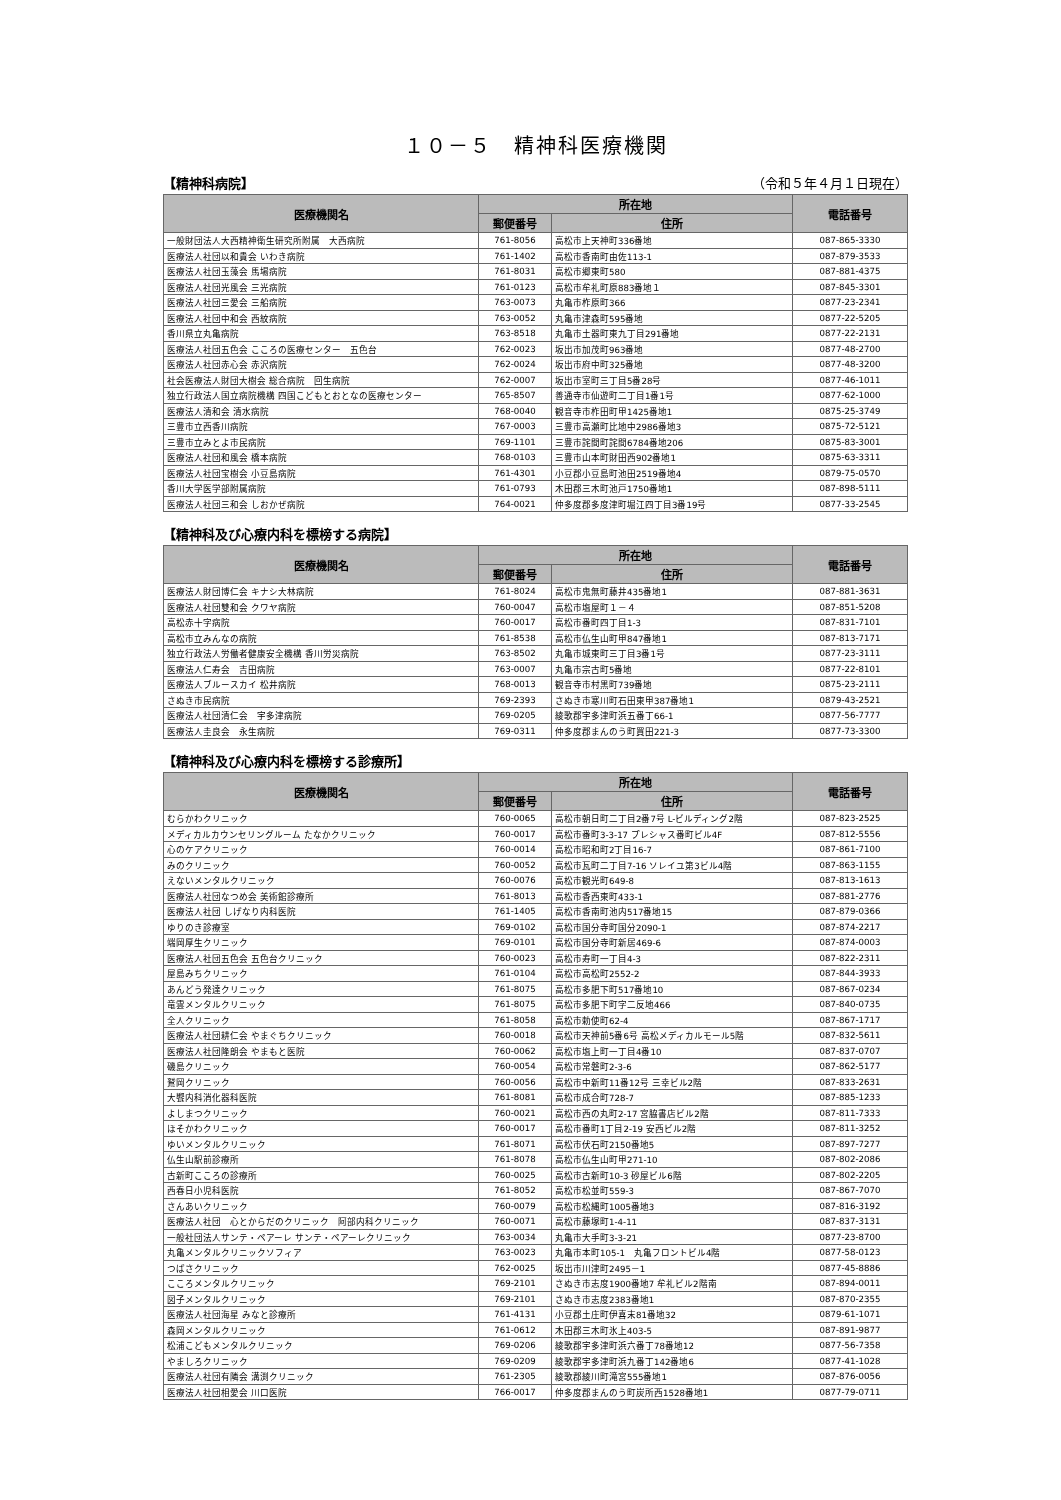１０－５　精神科医療機関
【精神科病院】 （令和５年４月１日現在）
| 医療機関名 | 所在地 | | 電話番号 |
| --- | --- | --- | --- |
| | 郵便番号 | 住所 | |
| 一般財団法人大西精神衛生研究所附属 大西病院 | 761-8056 | 高松市上天神町336番地 | 087-865-3330 |
| 医療法人社団以和貴会 いわき病院 | 761-1402 | 高松市香南町由佐113-1 | 087-879-3533 |
| 医療法人社団玉藻会 馬場病院 | 761-8031 | 高松市郷東町580 | 087-881-4375 |
| 医療法人社団光風会 三光病院 | 761-0123 | 高松市牟礼町原883番地１ | 087-845-3301 |
| 医療法人社団三愛会 三船病院 | 763-0073 | 丸亀市柞原町366 | 0877-23-2341 |
| 医療法人社団中和会 西紋病院 | 763-0052 | 丸亀市津森町595番地 | 0877-22-5205 |
| 香川県立丸亀病院 | 763-8518 | 丸亀市土器町東九丁目291番地 | 0877-22-2131 |
| 医療法人社団五色会 こころの医療センター 五色台 | 762-0023 | 坂出市加茂町963番地 | 0877-48-2700 |
| 医療法人社団赤心会 赤沢病院 | 762-0024 | 坂出市府中町325番地 | 0877-48-3200 |
| 社会医療法人財団大樹会 総合病院 回生病院 | 762-0007 | 坂出市室町三丁目5番28号 | 0877-46-1011 |
| 独立行政法人国立病院機構 四国こどもとおとなの医療センター | 765-8507 | 善通寺市仙遊町二丁目1番1号 | 0877-62-1000 |
| 医療法人清和会 清水病院 | 768-0040 | 観音寺市柞田町甲1425番地1 | 0875-25-3749 |
| 三豊市立西香川病院 | 767-0003 | 三豊市高瀬町比地中2986番地3 | 0875-72-5121 |
| 三豊市立みとよ市民病院 | 769-1101 | 三豊市詫間町詫間6784番地206 | 0875-83-3001 |
| 医療法人社団和風会 橋本病院 | 768-0103 | 三豊市山本町財田西902番地1 | 0875-63-3311 |
| 医療法人社団宝樹会 小豆島病院 | 761-4301 | 小豆郡小豆島町池田2519番地4 | 0879-75-0570 |
| 香川大学医学部附属病院 | 761-0793 | 木田郡三木町池戸1750番地1 | 087-898-5111 |
| 医療法人社団三和会 しおかぜ病院 | 764-0021 | 仲多度郡多度津町堀江四丁目3番19号 | 0877-33-2545 |
【精神科及び心療内科を標榜する病院】
| 医療機関名 | 所在地 | | 電話番号 |
| --- | --- | --- | --- |
| | 郵便番号 | 住所 | |
| 医療法人財団博仁会 キナシ大林病院 | 761-8024 | 高松市鬼無町藤井435番地1 | 087-881-3631 |
| 医療法人社団雙和会 クワヤ病院 | 760-0047 | 高松市塩屋町１－４ | 087-851-5208 |
| 高松赤十字病院 | 760-0017 | 高松市番町四丁目1-3 | 087-831-7101 |
| 高松市立みんなの病院 | 761-8538 | 高松市仏生山町甲847番地1 | 087-813-7171 |
| 独立行政法人労働者健康安全機構 香川労災病院 | 763-8502 | 丸亀市城東町三丁目3番1号 | 0877-23-3111 |
| 医療法人仁寿会 吉田病院 | 763-0007 | 丸亀市宗古町5番地 | 0877-22-8101 |
| 医療法人ブルースカイ 松井病院 | 768-0013 | 観音寺市村黒町739番地 | 0875-23-2111 |
| さぬき市民病院 | 769-2393 | さぬき市寒川町石田東甲387番地1 | 0879-43-2521 |
| 医療法人社団清仁会 宇多津病院 | 769-0205 | 綾歌郡宇多津町浜五番丁66-1 | 0877-56-7777 |
| 医療法人圭良会 永生病院 | 769-0311 | 仲多度郡まんのう町買田221-3 | 0877-73-3300 |
【精神科及び心療内科を標榜する診療所】
| 医療機関名 | 所在地 | | 電話番号 |
| --- | --- | --- | --- |
| | 郵便番号 | 住所 | |
| むらかわクリニック | 760-0065 | 高松市朝日町二丁目2番7号 L-ビルディング2階 | 087-823-2525 |
| メディカルカウンセリングルーム たなかクリニック | 760-0017 | 高松市番町3-3-17 プレシャス番町ビル4F | 087-812-5556 |
| 心のケアクリニック | 760-0014 | 高松市昭和町2丁目16-7 | 087-861-7100 |
| みのクリニック | 760-0052 | 高松市瓦町二丁目7-16 ソレイユ第3ビル4階 | 087-863-1155 |
| えないメンタルクリニック | 760-0076 | 高松市観光町649-8 | 087-813-1613 |
| 医療法人社団なつめ会 美術館診療所 | 761-8013 | 高松市香西東町433-1 | 087-881-2776 |
| 医療法人社団 しげなり内科医院 | 761-1405 | 高松市香南町池内517番地15 | 087-879-0366 |
| ゆりのき診療室 | 769-0102 | 高松市国分寺町国分2090-1 | 087-874-2217 |
| 端岡厚生クリニック | 769-0101 | 高松市国分寺町新居469-6 | 087-874-0003 |
| 医療法人社団五色会 五色台クリニック | 760-0023 | 高松市寿町一丁目4-3 | 087-822-2311 |
| 屋島みちクリニック | 761-0104 | 高松市高松町2552-2 | 087-844-3933 |
| あんどう発達クリニック | 761-8075 | 高松市多肥下町517番地10 | 087-867-0234 |
| 竜雲メンタルクリニック | 761-8075 | 高松市多肥下町字二反地466 | 087-840-0735 |
| 全人クリニック | 761-8058 | 高松市勅使町62-4 | 087-867-1717 |
| 医療法人社団耕仁会 やまぐちクリニック | 760-0018 | 高松市天神前5番6号 高松メディカルモール5階 | 087-832-5611 |
| 医療法人社団隆朗会 やまもと医院 | 760-0062 | 高松市塩上町一丁目4番10 | 087-837-0707 |
| 磯島クリニック | 760-0054 | 高松市常磐町2-3-6 | 087-862-5177 |
| 鷲岡クリニック | 760-0056 | 高松市中新町11番12号 三幸ビル2階 | 087-833-2631 |
| 大饗内科消化器科医院 | 761-8081 | 高松市成合町728-7 | 087-885-1233 |
| よしまつクリニック | 760-0021 | 高松市西の丸町2-17 宮脇書店ビル2階 | 087-811-7333 |
| ほそかわクリニック | 760-0017 | 高松市番町1丁目2-19 安西ビル2階 | 087-811-3252 |
| ゆいメンタルクリニック | 761-8071 | 高松市伏石町2150番地5 | 087-897-7277 |
| 仏生山駅前診療所 | 761-8078 | 高松市仏生山町甲271-10 | 087-802-2086 |
| 古新町こころの診療所 | 760-0025 | 高松市古新町10-3 砂屋ビル6階 | 087-802-2205 |
| 西春日小児科医院 | 761-8052 | 高松市松並町559-3 | 087-867-7070 |
| さんあいクリニック | 760-0079 | 高松市松縄町1005番地3 | 087-816-3192 |
| 医療法人社団 心とからだのクリニック 阿部内科クリニック | 760-0071 | 高松市藤塚町1-4-11 | 087-837-3131 |
| 一般社団法人サンテ・ペアーレ サンテ・ペアーレクリニック | 763-0034 | 丸亀市大手町3-3-21 | 0877-23-8700 |
| 丸亀メンタルクリニックソフィア | 763-0023 | 丸亀市本町105-1 丸亀フロントビル4階 | 0877-58-0123 |
| つばさクリニック | 762-0025 | 坂出市川津町2495－1 | 0877-45-8886 |
| こころメンタルクリニック | 769-2101 | さぬき市志度1900番地7 牟礼ビル2階南 | 087-894-0011 |
| 図子メンタルクリニック | 769-2101 | さぬき市志度2383番地1 | 087-870-2355 |
| 医療法人社団海星 みなと診療所 | 761-4131 | 小豆郡土庄町伊喜末81番地32 | 0879-61-1071 |
| 森岡メンタルクリニック | 761-0612 | 木田郡三木町氷上403-5 | 087-891-9877 |
| 松浦こどもメンタルクリニック | 769-0206 | 綾歌郡宇多津町浜六番丁78番地12 | 0877-56-7358 |
| やましろクリニック | 769-0209 | 綾歌郡宇多津町浜九番丁142番地6 | 0877-41-1028 |
| 医療法人社団有隣会 溝渕クリニック | 761-2305 | 綾歌郡綾川町滝宮555番地1 | 087-876-0056 |
| 医療法人社団相愛会 川口医院 | 766-0017 | 仲多度郡まんのう町炭所西1528番地1 | 0877-79-0711 |